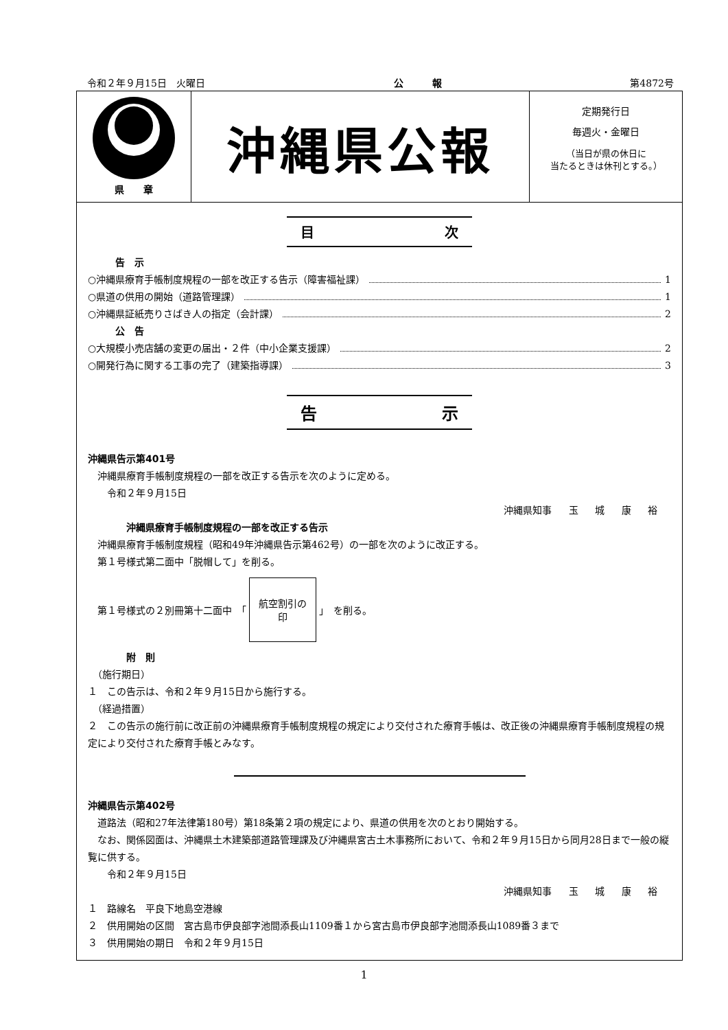令和２年９月15日　火曜日 公　　　報 第4872号
県　　章
沖縄県公報
定期発行日
毎週火・金曜日
（当日が県の休日に
当たるときは休刊とする。）
目 次
告　示
○沖縄県療育手帳制度規程の一部を改正する告示（障害福祉課） 1
○県道の供用の開始（道路管理課） 1
○沖縄県証紙売りさばき人の指定（会計課） 2
公　告
○大規模小売店舗の変更の届出・２件（中小企業支援課） 2
○開発行為に関する工事の完了（建築指導課） 3
告 示
沖縄県告示第401号
　沖縄県療育手帳制度規程の一部を改正する告示を次のように定める。
　　令和２年９月15日
沖縄県知事 玉 城 康 裕
沖縄県療育手帳制度規程の一部を改正する告示
　沖縄県療育手帳制度規程（昭和49年沖縄県告示第462号）の一部を次のように改正する。
　第１号様式第二面中「脱帽して」を削る。
　第１号様式の２別冊第十二面中　「
航空割引の
印
」　を削る。
附　則
　（施行期日）
１　この告示は、令和２年９月15日から施行する。
　（経過措置）
２　この告示の施行前に改正前の沖縄県療育手帳制度規程の規定により交付された療育手帳は、改正後の沖縄県療育手帳制度規程の規定により交付された療育手帳とみなす。
沖縄県告示第402号
　道路法（昭和27年法律第180号）第18条第２項の規定により、県道の供用を次のとおり開始する。
　なお、関係図面は、沖縄県土木建築部道路管理課及び沖縄県宮古土木事務所において、令和２年９月15日から同月28日まで一般の縦覧に供する。
　　令和２年９月15日
沖縄県知事 玉 城 康 裕
１　路線名　平良下地島空港線
２　供用開始の区間　宮古島市伊良部字池間添長山1109番１から宮古島市伊良部字池間添長山1089番３まで
３　供用開始の期日　令和２年９月15日
1